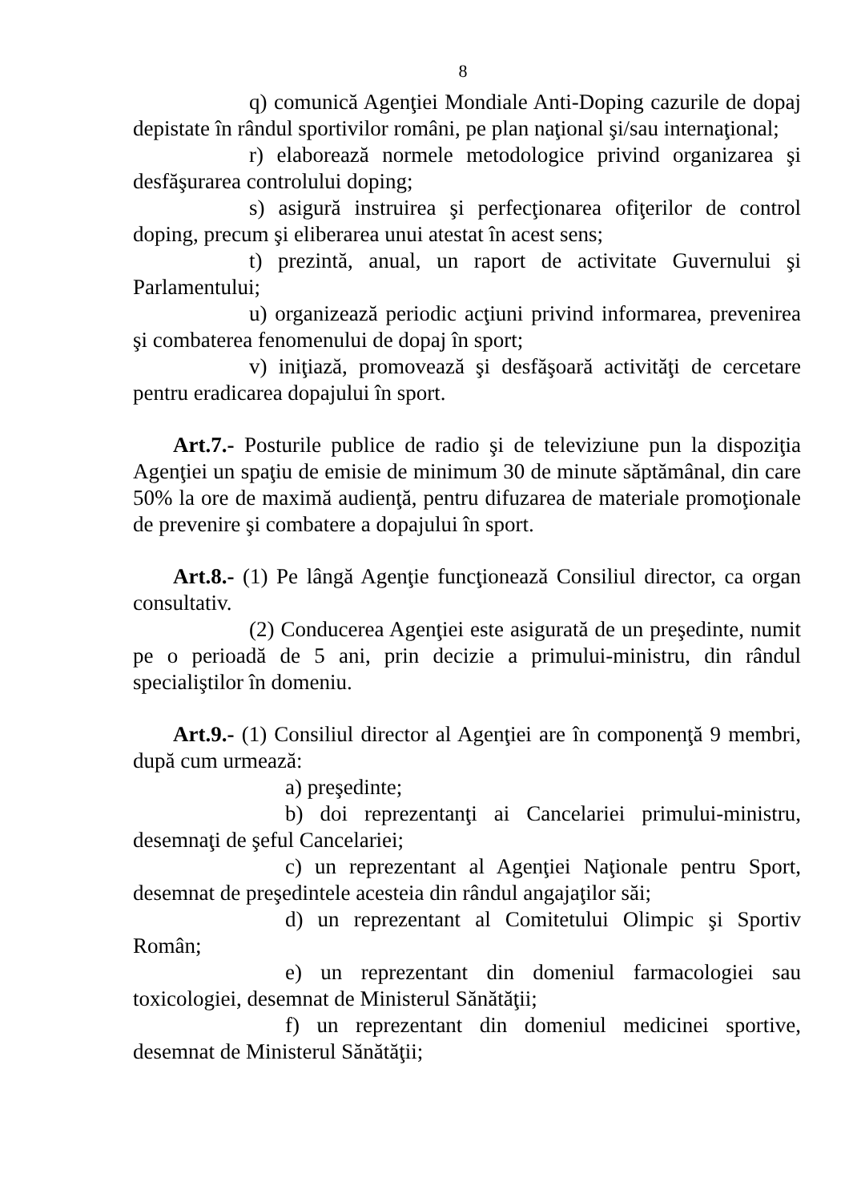8
q) comunică Agenţiei Mondiale Anti-Doping cazurile de dopaj depistate în rândul sportivilor români, pe plan naţional şi/sau internaţional;
r) elaborează normele metodologice privind organizarea şi desfăşurarea controlului doping;
s) asigură instruirea şi perfecţionarea ofiţerilor de control doping, precum şi eliberarea unui atestat în acest sens;
t) prezintă, anual, un raport de activitate Guvernului şi Parlamentului;
u) organizează periodic acţiuni privind informarea, prevenirea şi combaterea fenomenului de dopaj în sport;
v) iniţiază, promovează şi desfăşoară activităţi de cercetare pentru eradicarea dopajului în sport.
Art.7.- Posturile publice de radio şi de televiziune pun la dispoziţia Agenţiei un spaţiu de emisie de minimum 30 de minute săptămânal, din care 50% la ore de maximă audienţă, pentru difuzarea de materiale promoţionale de prevenire şi combatere a dopajului în sport.
Art.8.- (1) Pe lângă Agenţie funcţionează Consiliul director, ca organ consultativ.
(2) Conducerea Agenţiei este asigurată de un preşedinte, numit pe o perioadă de 5 ani, prin decizie a primului-ministru, din rândul specialiştilor în domeniu.
Art.9.- (1) Consiliul director al Agenţiei are în componenţă 9 membri, după cum urmează:
a) preşedinte;
b) doi reprezentanţi ai Cancelariei primului-ministru, desemnaţi de şeful Cancelariei;
c) un reprezentant al Agenţiei Naţionale pentru Sport, desemnat de preşedintele acesteia din rândul angajaţilor săi;
d) un reprezentant al Comitetului Olimpic şi Sportiv Român;
e) un reprezentant din domeniul farmacologiei sau toxicologiei, desemnat de Ministerul Sănătăţii;
f) un reprezentant din domeniul medicinei sportive, desemnat de Ministerul Sănătăţii;